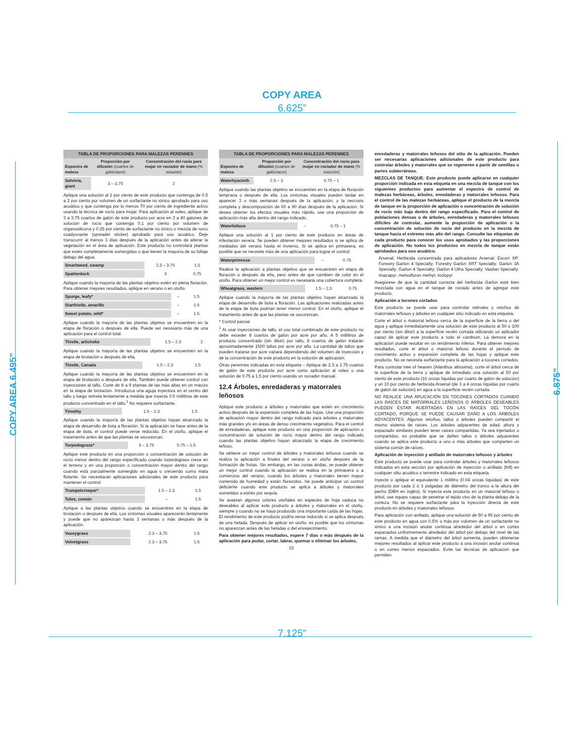COPY AREA
6.625”
COPY AREA 6.495”
6.875”
| TABLA DE PROPORCIONES PARA MALEZAS PERENNES | | |
| --- | --- | --- |
| Especies de maleza | Proporción por difusión (cuartos de galón/acre) | Concentración del rocío para mojar en rociador de mano (% solución) |
| Salvinia, giant | 3 – 3.75 | 2 |
Aplique una solución al 2 por ciento de este producto que contenga de 0.5 a 2 por ciento por volumen de un surfactante no iónico aprobado para uso acuático y que contenga por lo menos 70 por ciento de ingrediente activo usando la técnica de rocío para mojar. Para aplicación al voleo, aplique de 3 a 3.75 cuartos de galón de este producto por acre en 3 a 40 galones de solución de rocío que contenga 0.1 por ciento por volumen de organosilicona y 0.25 por ciento de surfactante no iónico o mezcla de rocío coadyuvante (spreader sticker) aprobado para uso acuático. Deje transcurrir al menos 3 días después de la aplicación antes de alterar la vegetación en el área de aplicación. Este producto no controlará plantas que estén completamente sumergidas o que tienen la mayoría de su follaje debajo del agua.
| Smartweed, swamp | 2.3 – 3.75 | 1.5 |
| Spatterdock | 3 | 0.75 |
Aplique cuando la mayoría de las plantas objetivo estén en plena floración. Para obtener mejores resultados, aplique en verano o en otoño.
| Spurge, leafy* | – | 1.5 |
| Starthistle, amarillo | – | 1.5 |
| Sweet potato, wild* | – | 1.5 |
Aplique cuando la mayoría de las plantas objetivo se encuentren en la etapa de floración o después de ella. Puede ser necesaria más de una aplicación para el control total.
| Thistle, artichoke | 1.5 – 2.3 | 2 |
Aplique cuando la mayoría de las plantas objetivo se encuentren en la etapa de brotación o después de ella.
| Thistle, Canada | 1.5 – 2.3 | 1.5 |
Aplique cuando la mayoría de las plantas objetivo se encuentren en la etapa de brotación o después de ella. También puede obtener control con inyecciones al tallo. Corte de 8 a 9 plantas de las más altas en un macizo en la etapa de brotación. Introduzca una aguja inyectora en el centro del tallo y luego retírela lentamente a medida que inyecta 0.5 mililitros de este producto concentrado en el tallo.<sup>1</sup> No requiere surfactante.
| Timothy | 1.5 – 2.3 | 1.5 |
Aplique cuando la mayoría de las plantas objetivo hayan alcanzado la etapa de desarrollo de bota a floración. Si la aplicación se hace antes de la etapa de bota, el control puede verse reducido. En el otoño, aplique el tratamiento antes de que las plantas se oscurezcan.
| Torpedograss* | 3 – 3.75 | 0.75 – 1.5 |
Aplique este producto en una proporción o concentración de solución de rocío menor dentro del rango especificado cuando torpedograss crece en el terreno y en una proporción o concentración mayor dentro del rango cuando está parcialmente sumergido en agua o creciendo como mata flotante. Se necesitarán aplicaciones adicionales de este producto para mantener el control.
| Trumpetcreeper* | 1.5 – 2.3 | 1.5 |
| Tules, común | – | 1.5 |
Aplique a las plantas objetivo cuando se encuentren en la etapa de brotación o después de ella. Los síntomas visuales aparecerán lentamente y puede que no aparezcan hasta 3 semanas o más después de la aplicación.
| Vaseygrass | 2.3 – 3.75 | 1.5 |
| Velvetgrass | 2.3 – 3.75 | 1.5 |
| TABLA DE PROPORCIONES PARA MALEZAS PERENNES | | |
| --- | --- | --- |
| Especies de maleza | Proporción por difusión (cuartos de galón/acre) | Concentración del rocío para mojar en rociador de mano (% solución) |
| Waterhyacinth | 2.5 – 3 | 0.75 – 1 |
Aplique cuando las plantas objetivo se encuentren en la etapa de floración temprana o después de ella. Los síntomas visuales pueden tardar en aparecer 3 o más semanas después de la aplicación, y la necrosis completa y descomposición de 60 a 90 días después de la aplicación. Si desea obtener los efectos visuales más rápido, use una proporción de aplicación más alta dentro del rango indicado.
| Waterlettuce | – | 0.75 – 1 |
Aplique una solución al 1 por ciento de este producto en áreas de infestación severa. Se pueden obtener mejores resultados si se aplica de mediados del verano hasta el invierno. Si se aplica en primavera, es posible que se necesite más de una aplicación para lograr el control.
| Waterprimrose | – | 0.75 |
Realice la aplicación a plantas objetivo que se encuentren en etapa de floración o después de ella, pero antes de que cambien de color en el otoño. Para obtener un mejor control es necesaria una cobertura completa.
| Wheatgrass, western | 1.5 – 2.3 | 0.75 |
Aplique cuando la mayoría de las plantas objetivo hayan alcanzado la etapa de desarrollo de bota a floración. Las aplicaciones realizadas antes de la etapa de bota podrían tener menor control. En el otoño, aplique el tratamiento antes de que las plantas se oscurezcan.
* Control parcial
<sup>1</sup> Al usar inyecciones de tallo, el uso total combinado de este producto no debe exceder 8 cuartos de galón por acre por año. A 5 mililitros de producto concentrado (sin diluir) por tallo, 8 cuartos de galón tratarán aproximadamente 1500 tallos por acre por año. La cantidad de tallos que pueden tratarse por acre variará dependiendo del volumen de inyección y de la concentración de este producto en la solución de aplicación.
Otras perennes indicadas en esta etiqueta – Aplique de 2.3 a 3.75 cuartos de galón de este producto por acre como aplicación al voleo o una solución de 0.75 a 1.5 por ciento usando un rociador manual.
12.4 Árboles, enredaderas y matorrales leñosos
Aplique este producto a árboles y matorrales que estén en crecimiento activo después de la expansión completa de las hojas. Use una proporción de aplicación mayor dentro del rango indicado para árboles y matorrales más grandes y/o en áreas de denso crecimiento vegetativo. Para el control de enredaderas, aplique este producto en una proporción de aplicación o concentración de solución de rocío mayor dentro del rango indicado cuando las plantas objetivo hayan alcanzado la etapa de crecimiento leñoso.
Se obtiene un mejor control de árboles y matorrales leñosos cuando se realiza la aplicación a finales del verano o en otoño después de la formación de frutas. Sin embargo, en las zonas áridas, se puede obtener un mejor control cuando la aplicación se realiza en la primavera o a comienzos del verano, cuando los árboles y matorrales tienen mayor contenido de humedad y están florecidos. Se puede anticipar un control deficiente cuando este producto se aplica a árboles y matorrales sometidos a estrés por sequía.
Se aceptan algunos colores otoñales en especies de hoja caduca no deseables al aplicar este producto a árboles y matorrales en el otoño, siempre y cuando no se haya producido una importante caída de las hojas. El rendimiento de este producto podría verse reducido si se aplica después de una helada. Después de aplicar en otoño, es posible que los síntomas no aparezcan antes de las heladas o del envejecimiento.
Para obtener mejores resultados, espere 7 días o más después de la aplicación para podar, cortar, labrar, quemar o eliminar los árboles,
33
enredaderas y matorrales leñosos del sitio de la aplicación. Pueden ser necesarias aplicaciones adicionales de este producto para controlar árboles y matorrales que se regeneren a partir de semillas o partes subterráneas.
MEZCLAS DE TANQUE: Este producto puede aplicarse en cualquier proporción indicada en esta etiqueta en una mezcla de tanque con los siguientes productos para aumentar el espectro de control de malezas herbáceas, árboles, enredaderas y matorrales leñosos. Para el control de las malezas herbáceas, aplique el producto de la mezcla de tanque en la proporción de aplicación o concentración de solución de rocío más baja dentro del rango especificado. Para el control de poblaciones densas o de árboles, enredaderas y matorrales leñosos difíciles de controlar, aumente la proporción de aplicación o la concentración de solución de rocío del producto en la mezcla de tanque hacia el extremo más alto del rango. Consulte las etiquetas de cada producto para conocer los usos aprobados y las proporciones de aplicación. No todos los productos en mezcla de tanque están aprobados para uso acuático.
Arsenal; Herbicida concentrado para aplicadores Arsenal; Escort XP; Forestry Garlon 4 Specialty; Forestry Garlon XRT Specialty; Garlon 3A Specialty; Garlon 4 Specialty; Garlon 4 Ultra Specialty; Vastlan Specialty; imazapyr; metsulfuron methyl; triclopyr
Asegúrese de que la cantidad correcta del herbicida Garlon esté bien mezclada con agua en el tanque de rociado antes de agregar este producto.
Aplicación a tocones cortados
Este producto se puede usar para controlar rebrotes y retoños de matorrales leñosos y árboles en cualquier sitio indicado en esta etiqueta.
Corte el árbol o matorral leñoso cerca de la superficie de la tierra o del agua y aplique inmediatamente una solución de este producto al 50 o 100 por ciento (sin diluir) a la superficie recién cortada utilizando un aplicador capaz de aplicar este producto a todo el cámbium. La demora en la aplicación puede resultar en un rendimiento inferior. Para obtener mejores resultados, corte el árbol o matorral leñoso durante el período de crecimiento activo y expansión completa de las hojas y aplique este producto. No se necesita surfactante para la aplicación a tocones cortados.
Para controlar tree of heaven (Ailanthus altissima), corte el árbol cerca de la superficie de la tierra y aplique de inmediato una solución al 50 por ciento de este producto (16 onzas líquidas por cuarto de galón de solución) y un 10 por ciento de herbicida Arsenal (de 3 a 4 onzas líquidas por cuarto de galón de solución) en agua a la superficie recién cortada.
NO REALICE UNA APLICACIÓN EN TOCONES CORTADOS CUANDO LAS RAÍCES DE MATORRALES LEÑOSOS O ÁRBOLES DESEABLES PUEDEN ESTAR INJERTADAS EN LAS RAÍCES DEL TOCÓN CORTADO, PORQUE SE PUEDE CAUSAR DAÑO A LOS ÁRBOLES ADYACENTES. Algunos retoños, tallos o árboles pueden compartir el mismo sistema de raíces. Los árboles adyacentes de edad, altura y espaciado similares pueden tener raíces compartidas. Ya sea injertados o compartidos, es probable que se dañen tallos o árboles adyacentes cuando se aplica este producto a uno o más árboles que comparten un sistema común de raíces.
Aplicación de inyección y anillado de matorrales leñosos y árboles
Este producto se puede usar para controlar árboles y matorrales leñosos indicados en esta sección por aplicación de inyección o anillado (frill) en cualquier sitio acuático o terrestre indicado en esta etiqueta.
Inyecte o aplique el equivalente 1 mililitro (0.04 onzas líquidas) de este producto por cada 2 ó 3 pulgadas de diámetro del tronco a la altura del pecho (DBH en inglés). Si inyecta este producto en un matorral leñoso o árbol, use equipo capaz de penetrar el tejido vivo de la planta debajo de la corteza. No se requiere surfactante para la inyección directa de este producto en árboles y matorrales leñosos.
Para aplicación con anillado, aplique una solución de 50 a 95 por ciento de este producto en agua con 0.5% o más por volumen de un surfactante no iónico a una incisión anular continua alrededor del árbol o en cortes espaciados uniformemente alrededor del árbol por debajo del nivel de las ramas. A medida que el diámetro del árbol aumenta, pueden obtenerse mejores resultados al aplicar este producto a una incisión anular continua o en cortes menos espaciados. Evite las técnicas de aplicación que permiten
7.125”